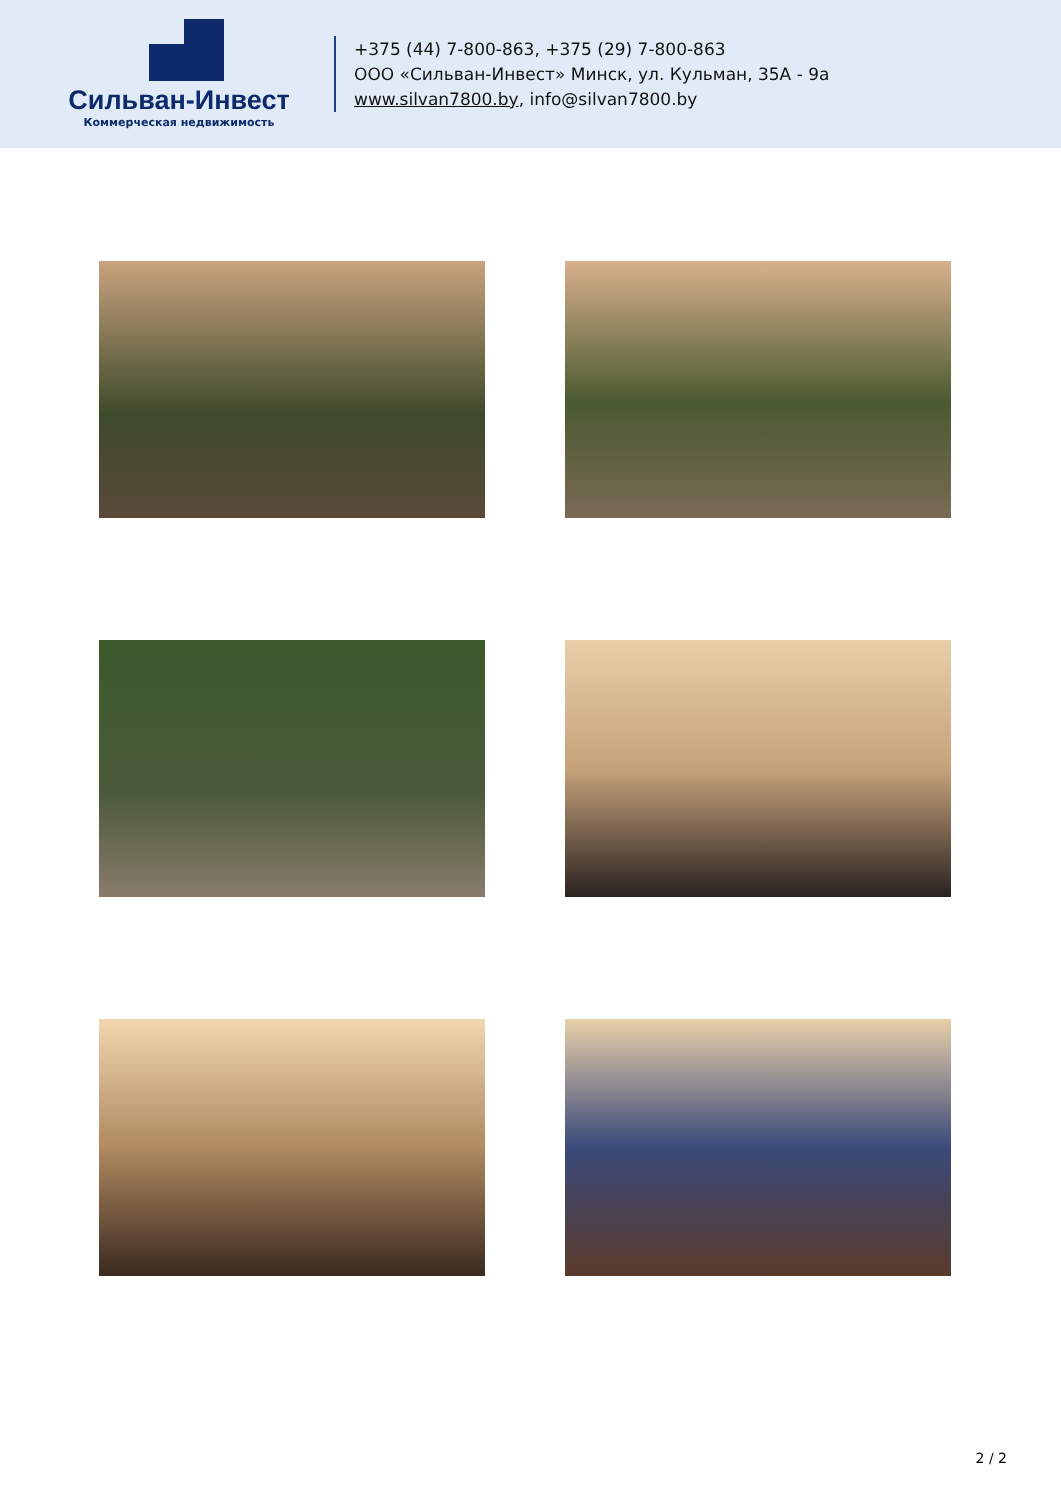Сильван-Инвест
Коммерческая недвижимость
+375 (44) 7-800-863, +375 (29) 7-800-863
ООО «Сильван-Инвест» Минск, ул. Кульман, 35А - 9а
www.silvan7800.by, info@silvan7800.by
2 / 2